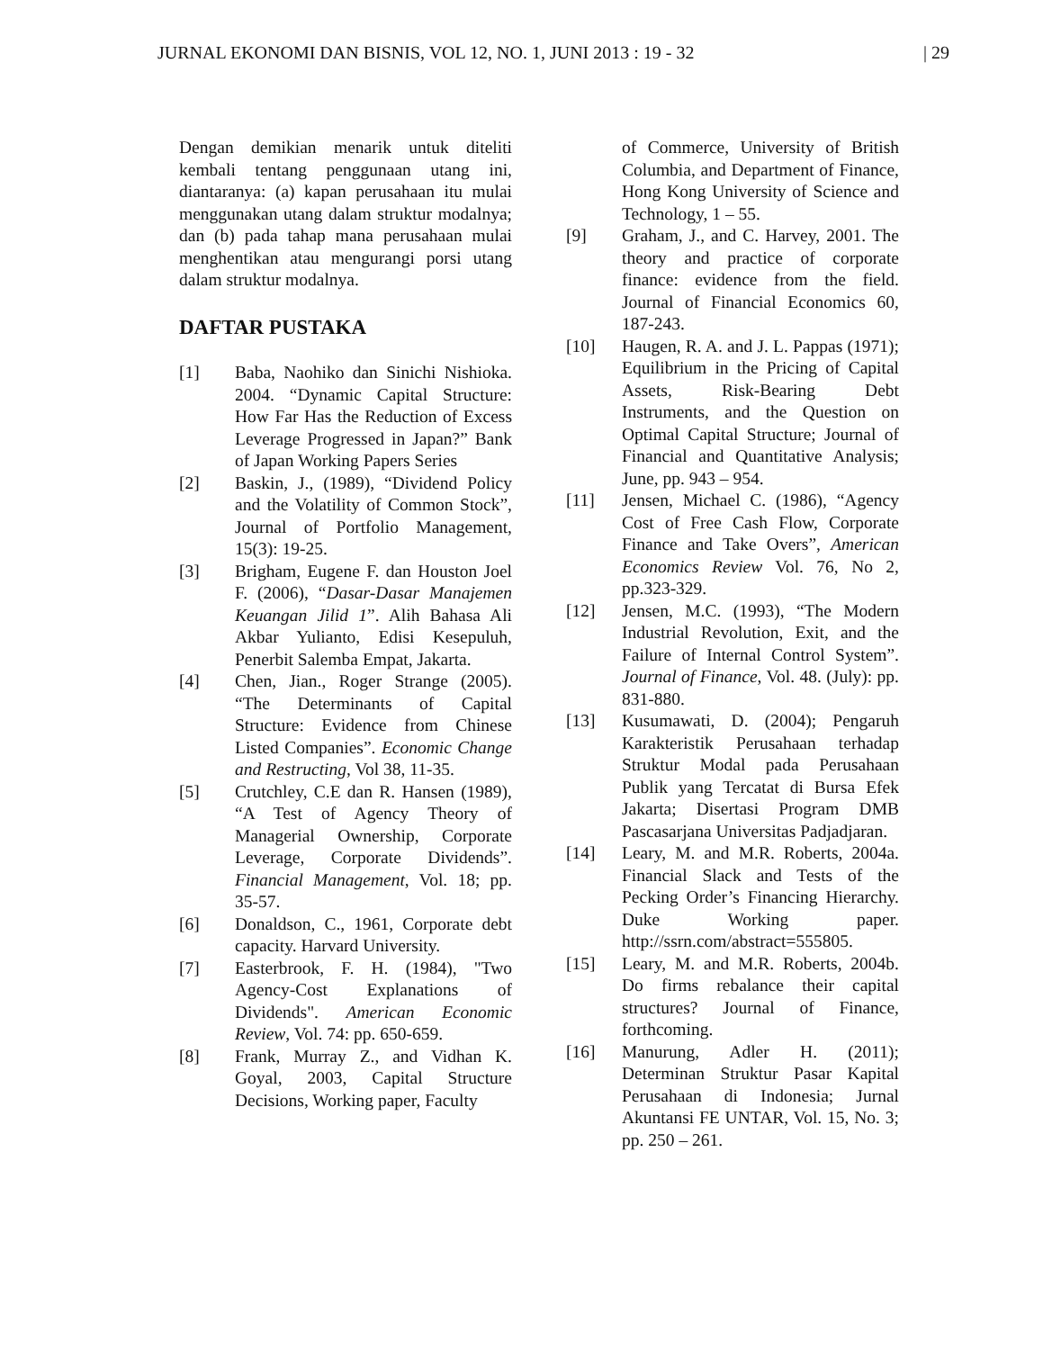JURNAL EKONOMI DAN BISNIS, VOL 12, NO. 1, JUNI 2013 : 19 - 32 | 29
Dengan demikian menarik untuk diteliti kembali tentang penggunaan utang ini, diantaranya: (a) kapan perusahaan itu mulai menggunakan utang dalam struktur modalnya; dan (b) pada tahap mana perusahaan mulai menghentikan atau mengurangi porsi utang dalam struktur modalnya.
DAFTAR PUSTAKA
[1] Baba, Naohiko dan Sinichi Nishioka. 2004. “Dynamic Capital Structure: How Far Has the Reduction of Excess Leverage Progressed in Japan?” Bank of Japan Working Papers Series
[2] Baskin, J., (1989), “Dividend Policy and the Volatility of Common Stock”, Journal of Portfolio Management, 15(3): 19-25.
[3] Brigham, Eugene F. dan Houston Joel F. (2006), “Dasar-Dasar Manajemen Keuangan Jilid 1”. Alih Bahasa Ali Akbar Yulianto, Edisi Kesepuluh, Penerbit Salemba Empat, Jakarta.
[4] Chen, Jian., Roger Strange (2005). “The Determinants of Capital Structure: Evidence from Chinese Listed Companies”. Economic Change and Restructing, Vol 38, 11-35.
[5] Crutchley, C.E dan R. Hansen (1989), “A Test of Agency Theory of Managerial Ownership, Corporate Leverage, Corporate Dividends”. Financial Management, Vol. 18; pp. 35-57.
[6] Donaldson, C., 1961, Corporate debt capacity. Harvard University.
[7] Easterbrook, F. H. (1984), "Two Agency-Cost Explanations of Dividends". American Economic Review, Vol. 74: pp. 650-659.
[8] Frank, Murray Z., and Vidhan K. Goyal, 2003, Capital Structure Decisions, Working paper, Faculty
of Commerce, University of British Columbia, and Department of Finance, Hong Kong University of Science and Technology, 1 – 55.
[9] Graham, J., and C. Harvey, 2001. The theory and practice of corporate finance: evidence from the field. Journal of Financial Economics 60, 187-243.
[10] Haugen, R. A. and J. L. Pappas (1971); Equilibrium in the Pricing of Capital Assets, Risk-Bearing Debt Instruments, and the Question on Optimal Capital Structure; Journal of Financial and Quantitative Analysis; June, pp. 943 – 954.
[11] Jensen, Michael C. (1986), “Agency Cost of Free Cash Flow, Corporate Finance and Take Overs”, American Economics Review Vol. 76, No 2, pp.323-329.
[12] Jensen, M.C. (1993), “The Modern Industrial Revolution, Exit, and the Failure of Internal Control System”. Journal of Finance, Vol. 48. (July): pp. 831-880.
[13] Kusumawati, D. (2004); Pengaruh Karakteristik Perusahaan terhadap Struktur Modal pada Perusahaan Publik yang Tercatat di Bursa Efek Jakarta; Disertasi Program DMB Pascasarjana Universitas Padjadjaran.
[14] Leary, M. and M.R. Roberts, 2004a. Financial Slack and Tests of the Pecking Order’s Financing Hierarchy. Duke Working paper. http://ssrn.com/abstract=555805.
[15] Leary, M. and M.R. Roberts, 2004b. Do firms rebalance their capital structures? Journal of Finance, forthcoming.
[16] Manurung, Adler H. (2011); Determinan Struktur Pasar Kapital Perusahaan di Indonesia; Jurnal Akuntansi FE UNTAR, Vol. 15, No. 3; pp. 250 – 261.